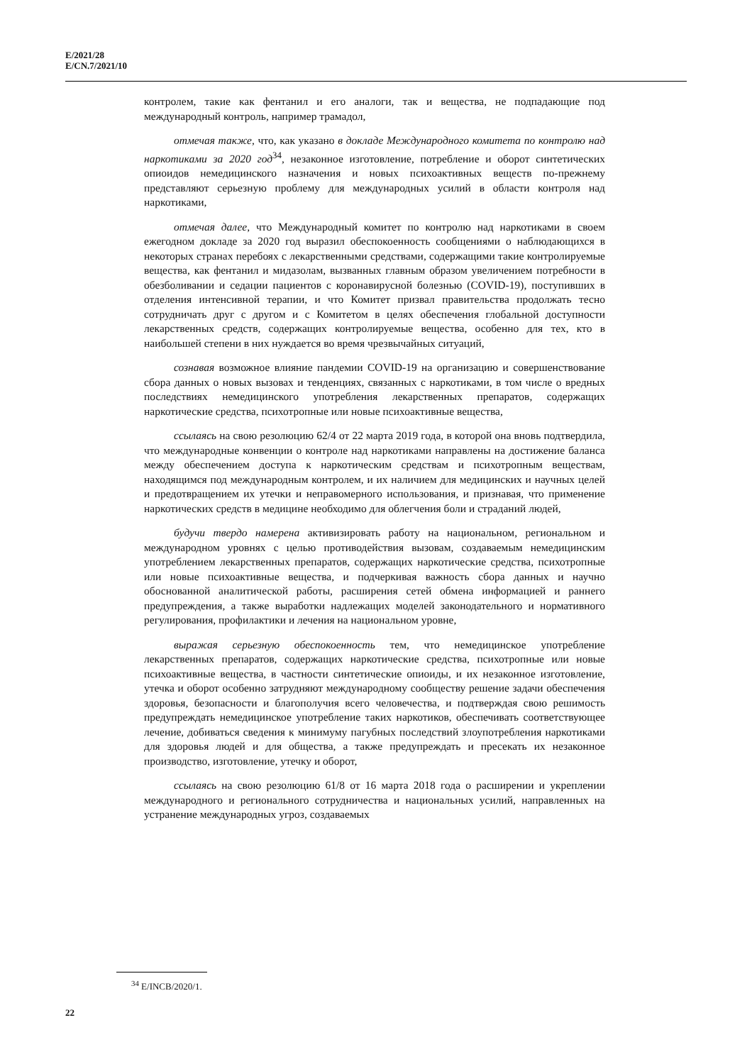E/2021/28
E/CN.7/2021/10
контролем, такие как фентанил и его аналоги, так и вещества, не подпадающие под международный контроль, например трамадол,
отмечая также, что, как указано в докладе Международного комитета по контролю над наркотиками за 2020 год<sup>34</sup>, незаконное изготовление, потребление и оборот синтетических опиоидов немедицинского назначения и новых психоактивных веществ по-прежнему представляют серьезную проблему для международных усилий в области контроля над наркотиками,
отмечая далее, что Международный комитет по контролю над наркотиками в своем ежегодном докладе за 2020 год выразил обеспокоенность сообщениями о наблюдающихся в некоторых странах перебоях с лекарственными средствами, содержащими такие контролируемые вещества, как фентанил и мидазолам, вызванных главным образом увеличением потребности в обезболивании и седации пациентов с коронавирусной болезнью (COVID-19), поступивших в отделения интенсивной терапии, и что Комитет призвал правительства продолжать тесно сотрудничать друг с другом и с Комитетом в целях обеспечения глобальной доступности лекарственных средств, содержащих контролируемые вещества, особенно для тех, кто в наибольшей степени в них нуждается во время чрезвычайных ситуаций,
сознавая возможное влияние пандемии COVID-19 на организацию и совершенствование сбора данных о новых вызовах и тенденциях, связанных с наркотиками, в том числе о вредных последствиях немедицинского употребления лекарственных препаратов, содержащих наркотические средства, психотропные или новые психоактивные вещества,
ссылаясь на свою резолюцию 62/4 от 22 марта 2019 года, в которой она вновь подтвердила, что международные конвенции о контроле над наркотиками направлены на достижение баланса между обеспечением доступа к наркотическим средствам и психотропным веществам, находящимся под международным контролем, и их наличием для медицинских и научных целей и предотвращением их утечки и неправомерного использования, и признавая, что применение наркотических средств в медицине необходимо для облегчения боли и страданий людей,
будучи твердо намерена активизировать работу на национальном, региональном и международном уровнях с целью противодействия вызовам, создаваемым немедицинским употреблением лекарственных препаратов, содержащих наркотические средства, психотропные или новые психоактивные вещества, и подчеркивая важность сбора данных и научно обоснованной аналитической работы, расширения сетей обмена информацией и раннего предупреждения, а также выработки надлежащих моделей законодательного и нормативного регулирования, профилактики и лечения на национальном уровне,
выражая серьезную обеспокоенность тем, что немедицинское употребление лекарственных препаратов, содержащих наркотические средства, психотропные или новые психоактивные вещества, в частности синтетические опиоиды, и их незаконное изготовление, утечка и оборот особенно затрудняют международному сообществу решение задачи обеспечения здоровья, безопасности и благополучия всего человечества, и подтверждая свою решимость предупреждать немедицинское употребление таких наркотиков, обеспечивать соответствующее лечение, добиваться сведения к минимуму пагубных последствий злоупотребления наркотиками для здоровья людей и для общества, а также предупреждать и пресекать их незаконное производство, изготовление, утечку и оборот,
ссылаясь на свою резолюцию 61/8 от 16 марта 2018 года о расширении и укреплении международного и регионального сотрудничества и национальных усилий, направленных на устранение международных угроз, создаваемых
<sup>34</sup> E/INCB/2020/1.
22